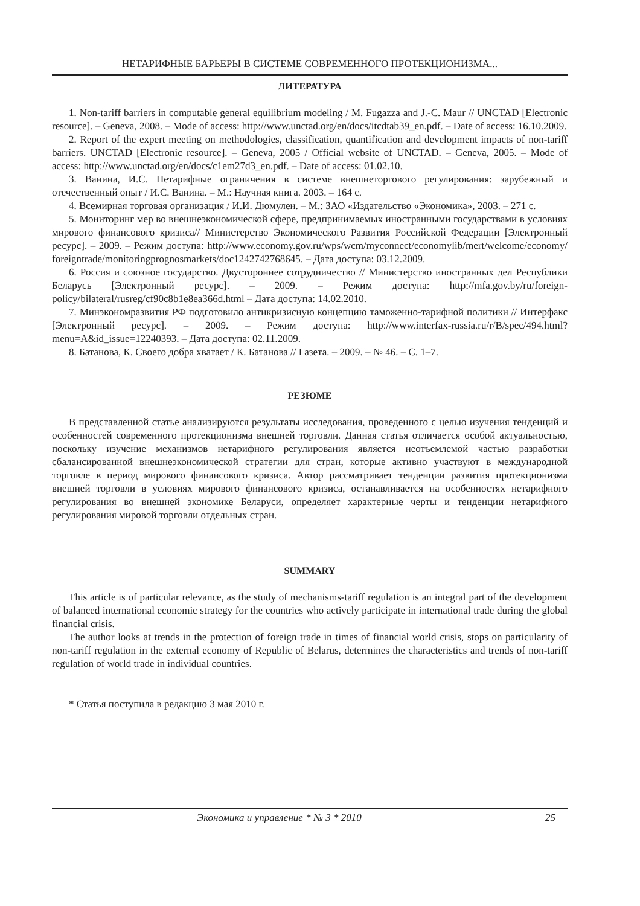НЕТАРИФНЫЕ БАРЬЕРЫ В СИСТЕМЕ СОВРЕМЕННОГО ПРОТЕКЦИОНИЗМА...
ЛИТЕРАТУРА
1. Non-tariff barriers in computable general equilibrium modeling / M. Fugazza and J.-C. Maur // UNCTAD [Electronic resource]. – Geneva, 2008. – Mode of access: http://www.unctad.org/en/docs/itcdtab39_en.pdf. – Date of access: 16.10.2009.
2. Report of the expert meeting on methodologies, classification, quantification and development impacts of non-tariff barriers. UNCTAD [Electronic resource]. – Geneva, 2005 / Official website of UNCTAD. – Geneva, 2005. – Mode of access: http://www.unctad.org/en/docs/c1em27d3_en.pdf. – Date of access: 01.02.10.
3. Ванина, И.С. Нетарифные ограничения в системе внешнеторгового регулирования: зарубежный и отечественный опыт / И.С. Ванина. – М.: Научная книга. 2003. – 164 с.
4. Всемирная торговая организация / И.И. Дюмулен. – М.: ЗАО «Издательство «Экономика», 2003. – 271 с.
5. Мониторинг мер во внешнеэкономической сфере, предпринимаемых иностранными государствами в условиях мирового финансового кризиса// Министерство Экономического Развития Российской Федерации [Электронный ресурс]. – 2009. – Режим доступа: http://www.economy.gov.ru/wps/wcm/myconnect/economylib/mert/welcome/economy/ foreigntrade/monitoringprognosmarkets/doc1242742768645. – Дата доступа: 03.12.2009.
6. Россия и союзное государство. Двустороннее сотрудничество // Министерство иностранных дел Республики Беларусь [Электронный ресурс]. – 2009. – Режим доступа: http://mfa.gov.by/ru/foreign-policy/bilateral/rusreg/cf90c8b1e8ea366d.html – Дата доступа: 14.02.2010.
7. Минэкономразвития РФ подготовило антикризисную концепцию таможенно-тарифной политики // Интерфакс [Электронный ресурс]. – 2009. – Режим доступа: http://www.interfax-russia.ru/r/B/spec/494.html?menu=A&id_issue=12240393. – Дата доступа: 02.11.2009.
8. Батанова, К. Своего добра хватает / К. Батанова // Газета. – 2009. – № 46. – С. 1–7.
РЕЗЮМЕ
В представленной статье анализируются результаты исследования, проведенного с целью изучения тенденций и особенностей современного протекционизма внешней торговли. Данная статья отличается особой актуальностью, поскольку изучение механизмов нетарифного регулирования является неотъемлемой частью разработки сбалансированной внешнеэкономической стратегии для стран, которые активно участвуют в международной торговле в период мирового финансового кризиса. Автор рассматривает тенденции развития протекционизма внешней торговли в условиях мирового финансового кризиса, останавливается на особенностях нетарифного регулирования во внешней экономике Беларуси, определяет характерные черты и тенденции нетарифного регулирования мировой торговли отдельных стран.
SUMMARY
This article is of particular relevance, as the study of mechanisms-tariff regulation is an integral part of the development of balanced international economic strategy for the countries who actively participate in international trade during the global financial crisis.
The author looks at trends in the protection of foreign trade in times of financial world crisis, stops on particularity of non-tariff regulation in the external economy of Republic of Belarus, determines the characteristics and trends of non-tariff regulation of world trade in individual countries.
* Статья поступила в редакцию 3 мая 2010 г.
Экономика и управление * № 3 * 2010 25